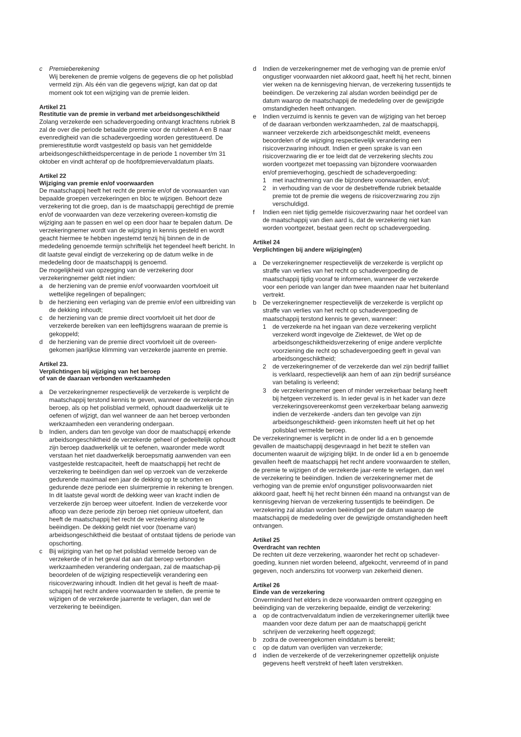c Premieberekening
Wij berekenen de premie volgens de gegevens die op het polisblad vermeld zijn. Als één van die gegevens wijzigt, kan dat op dat moment ook tot een wijziging van de premie leiden.
Artikel 21
Restitutie van de premie in verband met arbeidsongeschiktheid
Zolang verzekerde een schadevergoeding ontvangt krachtens rubriek B zal de over die periode betaalde premie voor de rubrieken A en B naar evenredigheid van die schadevergoeding worden gerestitueerd. De premierestitutie wordt vastgesteld op basis van het gemiddelde arbeidsongeschiktheidspercentage in de periode 1 november t/m 31 oktober en vindt achteraf op de hoofdpremievervaldatum plaats.
Artikel 22
Wijziging van premie en/of voorwaarden
De maatschappij heeft het recht de premie en/of de voorwaarden van bepaalde groepen verzekeringen en bloc te wijzigen. Behoort deze verzekering tot die groep, dan is de maatschappij gerechtigd de premie en/of de voorwaarden van deze verzekering overeen-komstig die wijziging aan te passen en wel op een door haar te bepalen datum. De verzekeringnemer wordt van de wijziging in kennis gesteld en wordt geacht hiermee te hebben ingestemd tenzij hij binnen de in de mededeling genoemde termijn schriftelijk het tegendeel heeft bericht. In dit laatste geval eindigt de verzekering op de datum welke in de mededeling door de maatschappij is genoemd.
De mogelijkheid van opzegging van de verzekering door verzekeringnemer geldt niet indien:
a de herziening van de premie en/of voorwaarden voortvloeit uit wettelijke regelingen of bepalingen;
b de herziening een verlaging van de premie en/of een uitbreiding van de dekking inhoudt;
c de herziening van de premie direct voortvloeit uit het door de verzekerde bereiken van een leeftijdsgrens waaraan de premie is gekoppeld;
d de herziening van de premie direct voortvloeit uit de overeen-gekomen jaarlijkse klimming van verzekerde jaarrente en premie.
Artikel 23.
Verplichtingen bij wijziging van het beroep
of van de daaraan verbonden werkzaamheden
a De verzekeringnemer respectievelijk de verzekerde is verplicht de maatschappij terstond kennis te geven, wanneer de verzekerde zijn beroep, als op het polisblad vermeld, ophoudt daadwerkelijk uit te oefenen of wijzigt, dan wel wanneer de aan het beroep verbonden werkzaamheden een verandering ondergaan.
b Indien, anders dan ten gevolge van door de maatschappij erkende arbeidsongeschiktheid de verzekerde geheel of gedeeltelijk ophoudt zijn beroep daadwerkelijk uit te oefenen, waaronder mede wordt verstaan het niet daadwerkelijk beroepsmatig aanwenden van een vastgestelde restcapaciteit, heeft de maatschappij het recht de verzekering te beëindigen dan wel op verzoek van de verzekerde gedurende maximaal een jaar de dekking op te schorten en gedurende deze periode een sluimerpremie in rekening te brengen. In dit laatste geval wordt de dekking weer van kracht indien de verzekerde zijn beroep weer uitoefent. Indien de verzekerde voor afloop van deze periode zijn beroep niet opnieuw uitoefent, dan heeft de maatschappij het recht de verzekering alsnog te beëindigen. De dekking geldt niet voor (toename van) arbeidsongeschiktheid die bestaat of ontstaat tijdens de periode van opschorting.
c Bij wijziging van het op het polisblad vermelde beroep van de verzekerde of in het geval dat aan dat beroep verbonden werkzaamheden verandering ondergaan, zal de maatschap-pij beoordelen of de wijziging respectievelijk verandering een risicoverzwaring inhoudt. Indien dit het geval is heeft de maat-schappij het recht andere voorwaarden te stellen, de premie te wijzigen of de verzekerde jaarrente te verlagen, dan wel de verzekering te beëindigen.
d Indien de verzekeringnemer met de verhoging van de premie en/of ongustiger voorwaarden niet akkoord gaat, heeft hij het recht, binnen vier weken na de kennisgeving hiervan, de verzekering tussentijds te beëindigen. De verzekering zal alsdan worden beëindigd per de datum waarop de maatschappij de mededeling over de gewijzigde omstandigheden heeft ontvangen.
e Indien verzuimd is kennis te geven van de wijziging van het beroep of de daaraan verbonden werkzaamheden, zal de maatschappij, wanneer verzekerde zich arbeidsongeschikt meldt, eveneens beoordelen of de wijziging respectievelijk verandering een risicoverzwaring inhoudt. Indien er geen sprake is van een risicoverzwaring die er toe leidt dat de verzekering slechts zou worden voortgezet met toepassing van bijzondere voorwaarden en/of premieverhoging, geschiedt de schadevergoeding:
1 met inachtneming van die bijzondere voorwaarden, en/of;
2 in verhouding van de voor de desbetreffende rubriek betaalde premie tot de premie die wegens de risicoverzwaring zou zijn verschuldigd.
f Indien een niet tijdig gemelde risicoverzwaring naar het oordeel van de maatschappij van dien aard is, dat de verzekering niet kan worden voortgezet, bestaat geen recht op schadevergoeding.
Artikel 24
Verplichtingen bij andere wijziging(en)
a De verzekeringnemer respectievelijk de verzekerde is verplicht op straffe van verlies van het recht op schadevergoeding de maatschappij tijdig vooraf te informeren, wanneer de verzekerde voor een periode van langer dan twee maanden naar het buitenland vertrekt.
b De verzekeringnemer respectievelijk de verzekerde is verplicht op straffe van verlies van het recht op schadevergoeding de maatschappij terstond kennis te geven, wanneer:
1 de verzekerde na het ingaan van deze verzekering verplicht verzekerd wordt ingevolge de Ziektewet, de Wet op de arbeidsongeschiktheidsverzekering of enige andere verplichte voorziening die recht op schadevergoeding geeft in geval van arbeidsongeschiktheid;
2 de verzekeringnemer of de verzekerde dan wel zijn bedrijf failliet is verklaard, respectievelijk aan hem of aan zijn bedrijf surséance van betaling is verleend;
3 de verzekeringnemer geen of minder verzekerbaar belang heeft bij hetgeen verzekerd is. In ieder geval is in het kader van deze verzekeringsovereenkomst geen verzekerbaar belang aanwezig indien de verzekerde -anders dan ten gevolge van zijn arbeidsongeschiktheid- geen inkomsten heeft uit het op het polisblad vermelde beroep.
De verzekeringnemer is verplicht in de onder lid a en b genoemde gevallen de maatschappij desgevraagd in het bezit te stellen van documenten waaruit de wijziging blijkt. In de onder lid a en b genoemde gevallen heeft de maatschappij het recht andere voorwaarden te stellen, de premie te wijzigen of de verzekerde jaar-rente te verlagen, dan wel de verzekering te beëindigen. Indien de verzekeringnemer met de verhoging van de premie en/of ongunstiger polisvoorwaarden niet akkoord gaat, heeft hij het recht binnen één maand na ontvangst van de kennisgeving hiervan de verzekering tussentijds te beëindigen. De verzekering zal alsdan worden beëindigd per de datum waarop de maatschappij de mededeling over de gewijzigde omstandigheden heeft ontvangen.
Artikel 25
Overdracht van rechten
De rechten uit deze verzekering, waaronder het recht op schadever-goeding, kunnen niet worden beleend, afgekocht, vervreemd of in pand gegeven, noch anderszins tot voorwerp van zekerheid dienen.
Artikel 26
Einde van de verzekering
Onverminderd het elders in deze voorwaarden omtrent opzegging en beëindiging van de verzekering bepaalde, eindigt de verzekering:
a op de contractvervaldatum indien de verzekeringnemer uiterlijk twee maanden voor deze datum per aan de maatschappij gericht schrijven de verzekering heeft opgezegd;
b zodra de overeengekomen einddatum is bereikt;
c op de datum van overlijden van verzekerde;
d indien de verzekerde of de verzekeringnemer opzettelijk onjuiste gegevens heeft verstrekt of heeft laten verstrekken.